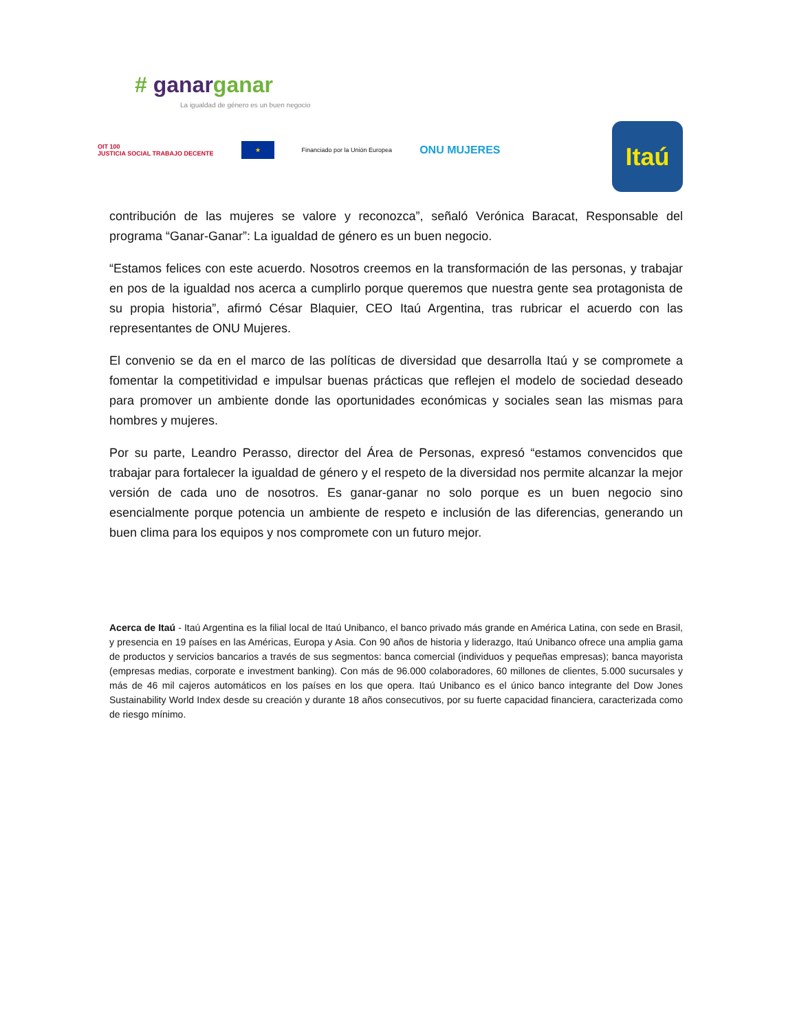# ganar ganar
La igualdad de género es un buen negocio
OIT 100
JUSTICIA SOCIAL TRABAJO DECENTE ★ Financiado por la Unión Europea ONU MUJERES
Itaú
contribución de las mujeres se valore y reconozca”, señaló Verónica Baracat, Responsable del programa “Ganar-Ganar”: La igualdad de género es un buen negocio.
“Estamos felices con este acuerdo. Nosotros creemos en la transformación de las personas, y trabajar en pos de la igualdad nos acerca a cumplirlo porque queremos que nuestra gente sea protagonista de su propia historia”, afirmó César Blaquier, CEO Itaú Argentina, tras rubricar el acuerdo con las representantes de ONU Mujeres.
El convenio se da en el marco de las políticas de diversidad que desarrolla Itaú y se compromete a fomentar la competitividad e impulsar buenas prácticas que reflejen el modelo de sociedad deseado para promover un ambiente donde las oportunidades económicas y sociales sean las mismas para hombres y mujeres.
Por su parte, Leandro Perasso, director del Área de Personas, expresó “estamos convencidos que trabajar para fortalecer la igualdad de género y el respeto de la diversidad nos permite alcanzar la mejor versión de cada uno de nosotros. Es ganar-ganar no solo porque es un buen negocio sino esencialmente porque potencia un ambiente de respeto e inclusión de las diferencias, generando un buen clima para los equipos y nos compromete con un futuro mejor.
Acerca de Itaú - Itaú Argentina es la filial local de Itaú Unibanco, el banco privado más grande en América Latina, con sede en Brasil, y presencia en 19 países en las Américas, Europa y Asia. Con 90 años de historia y liderazgo, Itaú Unibanco ofrece una amplia gama de productos y servicios bancarios a través de sus segmentos: banca comercial (individuos y pequeñas empresas); banca mayorista (empresas medias, corporate e investment banking). Con más de 96.000 colaboradores, 60 millones de clientes, 5.000 sucursales y más de 46 mil cajeros automáticos en los países en los que opera. Itaú Unibanco es el único banco integrante del Dow Jones Sustainability World Index desde su creación y durante 18 años consecutivos, por su fuerte capacidad financiera, caracterizada como de riesgo mínimo.